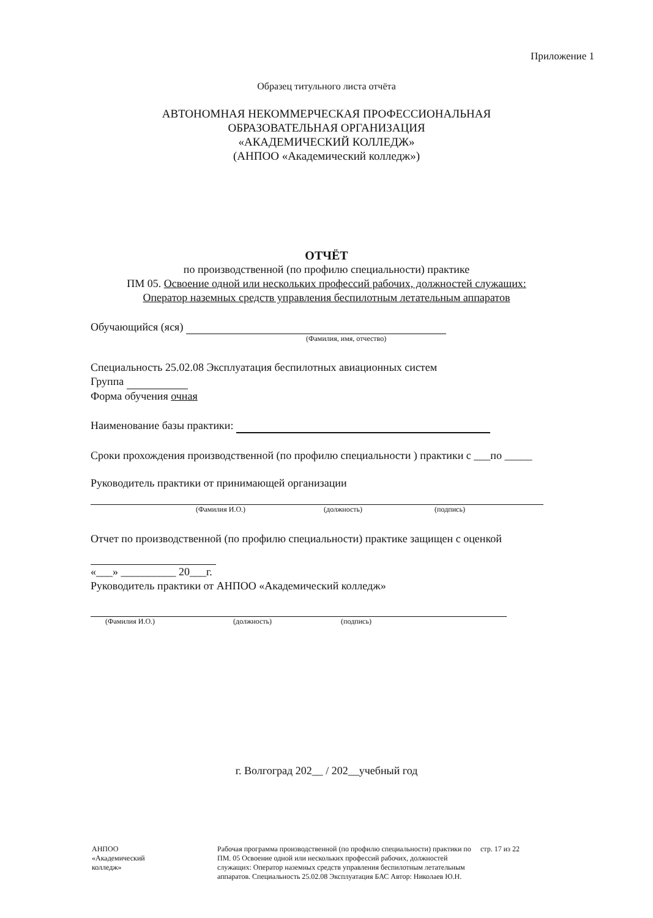Приложение 1
Образец титульного листа отчёта
АВТОНОМНАЯ НЕКОММЕРЧЕСКАЯ ПРОФЕССИОНАЛЬНАЯ
ОБРАЗОВАТЕЛЬНАЯ ОРГАНИЗАЦИЯ
«АКАДЕМИЧЕСКИЙ КОЛЛЕДЖ»
(АНПОО «Академический колледж»)
ОТЧЁТ
по производственной (по профилю специальности) практике
ПМ 05. Освоение одной или нескольких профессий рабочих, должностей служащих:
Оператор наземных средств управления беспилотным летательным аппаратов
Обучающийся (яся)
(Фамилия, имя, отчество)
Специальность 25.02.08 Эксплуатация беспилотных авиационных систем
Группа
Форма обучения очная
Наименование базы практики:
Сроки прохождения производственной (по профилю специальности ) практики с ___по _____
Руководитель практики от принимающей организации
(Фамилия И.О.) (должность) (подпись)
Отчет по производственной (по профилю специальности) практике защищен с оценкой
«___» __________ 20___г.
Руководитель практики от АНПОО «Академический колледж»
(Фамилия И.О.) (должность) (подпись)
г. Волгоград 202__ / 202__учебный год
АНПОО
«Академический
колледж»
Рабочая программа производственной (по профилю специальности) практики по ПМ. 05 Освоение одной или нескольких профессий рабочих, должностей служащих: Оператор наземных средств управления беспилотным летательным аппаратов. Специальность 25.02.08 Эксплуатация БАС Автор: Николаев Ю.Н.
стр. 17 из 22